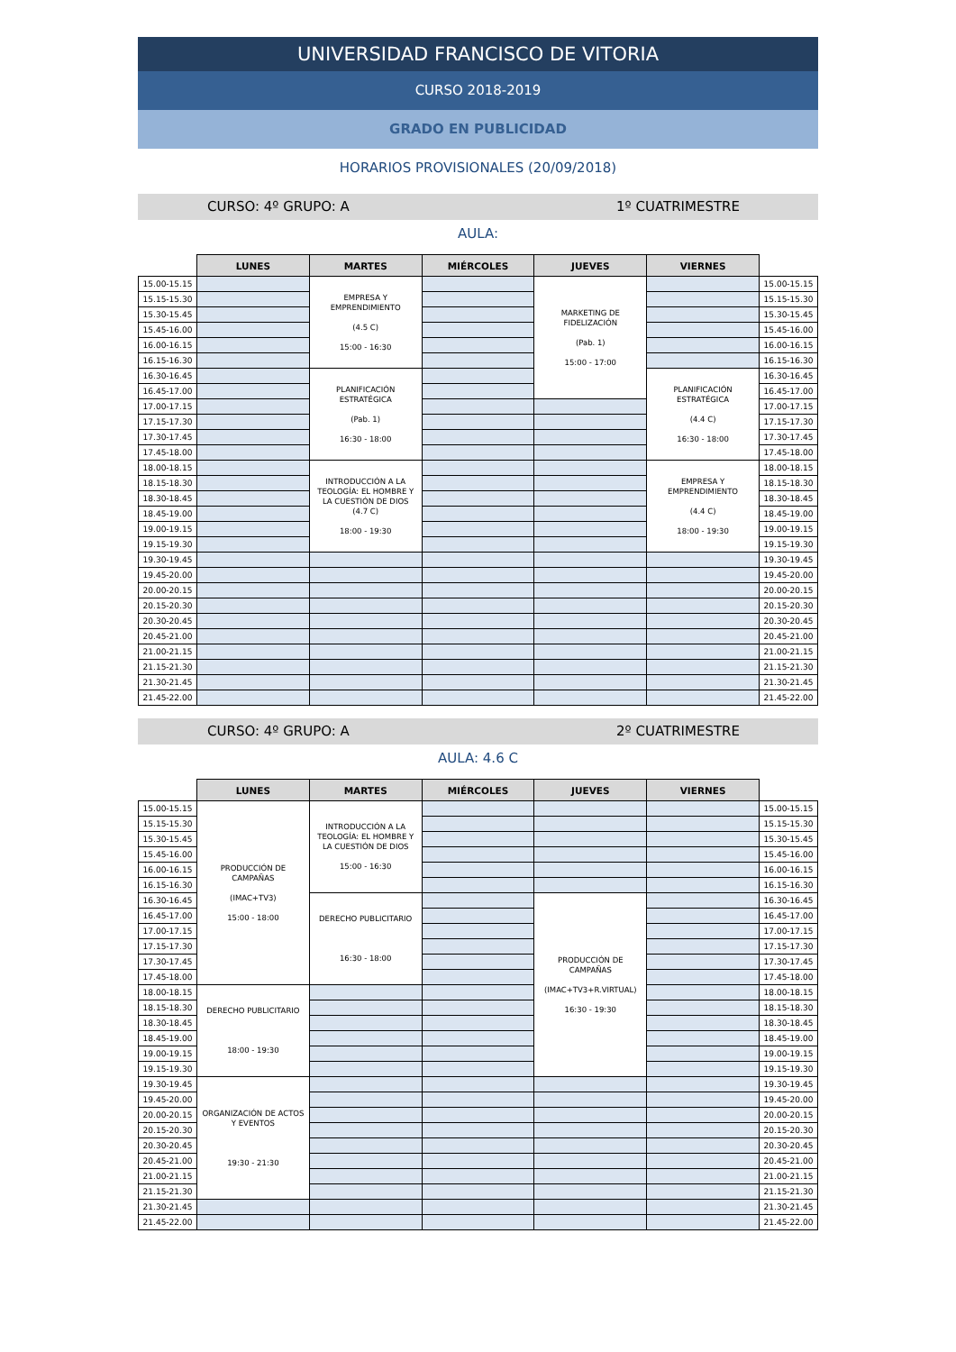UNIVERSIDAD FRANCISCO DE VITORIA
CURSO 2018-2019
GRADO EN PUBLICIDAD
HORARIOS PROVISIONALES (20/09/2018)
CURSO: 4º GRUPO: A 1º CUATRIMESTRE
AULA:
| | LUNES | MARTES | MIÉRCOLES | JUEVES | VIERNES | |
| --- | --- | --- | --- | --- | --- | --- |
| 15.00-15.15 | | EMPRESA Y EMPRENDIMIENTO (4.5 C) 15:00 - 16:30 | | MARKETING DE FIDELIZACIÓN (Pab. 1) 15:00 - 17:00 | | 15.00-15.15 |
| 15.15-15.30 | | | | | | 15.15-15.30 |
| 15.30-15.45 | | | | | | 15.30-15.45 |
| 15.45-16.00 | | | | | | 15.45-16.00 |
| 16.00-16.15 | | | | | | 16.00-16.15 |
| 16.15-16.30 | | | | | | 16.15-16.30 |
| 16.30-16.45 | | PLANIFICACIÓN ESTRATÉGICA (Pab. 1) 16:30 - 18:00 | | | PLANIFICACIÓN ESTRATÉGICA (4.4 C) 16:30 - 18:00 | 16.30-16.45 |
| 16.45-17.00 | | | | | | 16.45-17.00 |
| 17.00-17.15 | | | | | | 17.00-17.15 |
| 17.15-17.30 | | | | | | 17.15-17.30 |
| 17.30-17.45 | | | | | | 17.30-17.45 |
| 17.45-18.00 | | | | | | 17.45-18.00 |
| 18.00-18.15 | | INTRODUCCIÓN A LA TEOLOGÍA: EL HOMBRE Y LA CUESTIÓN DE DIOS (4.7 C) 18:00 - 19:30 | | | EMPRESA Y EMPRENDIMIENTO (4.4 C) 18:00 - 19:30 | 18.00-18.15 |
| 18.15-18.30 | | | | | | 18.15-18.30 |
| 18.30-18.45 | | | | | | 18.30-18.45 |
| 18.45-19.00 | | | | | | 18.45-19.00 |
| 19.00-19.15 | | | | | | 19.00-19.15 |
| 19.15-19.30 | | | | | | 19.15-19.30 |
| 19.30-19.45 | | | | | | 19.30-19.45 |
| 19.45-20.00 | | | | | | 19.45-20.00 |
| 20.00-20.15 | | | | | | 20.00-20.15 |
| 20.15-20.30 | | | | | | 20.15-20.30 |
| 20.30-20.45 | | | | | | 20.30-20.45 |
| 20.45-21.00 | | | | | | 20.45-21.00 |
| 21.00-21.15 | | | | | | 21.00-21.15 |
| 21.15-21.30 | | | | | | 21.15-21.30 |
| 21.30-21.45 | | | | | | 21.30-21.45 |
| 21.45-22.00 | | | | | | 21.45-22.00 |
CURSO: 4º GRUPO: A 2º CUATRIMESTRE
AULA: 4.6 C
| | LUNES | MARTES | MIÉRCOLES | JUEVES | VIERNES | |
| --- | --- | --- | --- | --- | --- | --- |
| 15.00-15.15 | PRODUCCIÓN DE CAMPAÑAS (IMAC+TV3) 15:00 - 18:00 | INTRODUCCIÓN A LA TEOLOGÍA: EL HOMBRE Y LA CUESTIÓN DE DIOS 15:00 - 16:30 | | | | 15.00-15.15 |
| 15.15-15.30 | | | | | | 15.15-15.30 |
| 15.30-15.45 | | | | | | 15.30-15.45 |
| 15.45-16.00 | | | | | | 15.45-16.00 |
| 16.00-16.15 | | | | | | 16.00-16.15 |
| 16.15-16.30 | | | | | | 16.15-16.30 |
| 16.30-16.45 | | DERECHO PUBLICITARIO 16:30 - 18:00 | | PRODUCCIÓN DE CAMPAÑAS (IMAC+TV3+R.VIRTUAL) 16:30 - 19:30 | | 16.30-16.45 |
| 16.45-17.00 | | | | | | 16.45-17.00 |
| 17.00-17.15 | | | | | | 17.00-17.15 |
| 17.15-17.30 | | | | | | 17.15-17.30 |
| 17.30-17.45 | | | | | | 17.30-17.45 |
| 17.45-18.00 | | | | | | 17.45-18.00 |
| 18.00-18.15 | DERECHO PUBLICITARIO 18:00 - 19:30 | | | | | 18.00-18.15 |
| 18.15-18.30 | | | | | | 18.15-18.30 |
| 18.30-18.45 | | | | | | 18.30-18.45 |
| 18.45-19.00 | | | | | | 18.45-19.00 |
| 19.00-19.15 | | | | | | 19.00-19.15 |
| 19.15-19.30 | | | | | | 19.15-19.30 |
| 19.30-19.45 | ORGANIZACIÓN DE ACTOS Y EVENTOS 19:30 - 21:30 | | | | | 19.30-19.45 |
| 19.45-20.00 | | | | | | 19.45-20.00 |
| 20.00-20.15 | | | | | | 20.00-20.15 |
| 20.15-20.30 | | | | | | 20.15-20.30 |
| 20.30-20.45 | | | | | | 20.30-20.45 |
| 20.45-21.00 | | | | | | 20.45-21.00 |
| 21.00-21.15 | | | | | | 21.00-21.15 |
| 21.15-21.30 | | | | | | 21.15-21.30 |
| 21.30-21.45 | | | | | | 21.30-21.45 |
| 21.45-22.00 | | | | | | 21.45-22.00 |